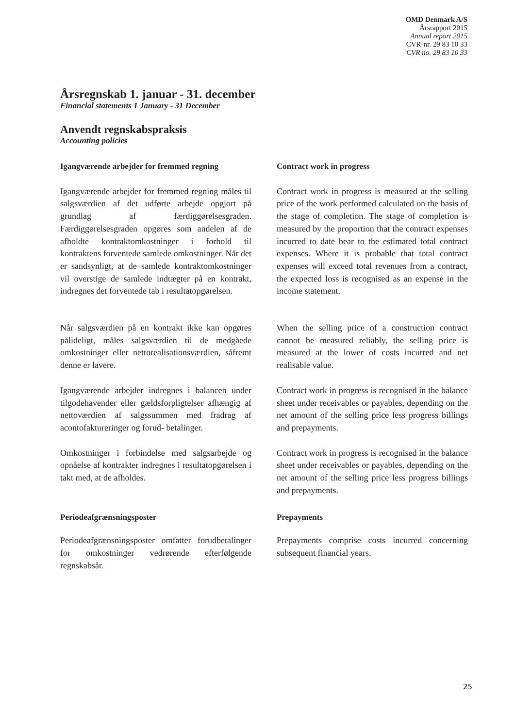OMD Denmark A/S
Årsrapport 2015
Annual report 2015
CVR-nr. 29 83 10 33
CVR no. 29 83 10 33
Årsregnskab 1. januar - 31. december
Financial statements 1 January - 31 December
Anvendt regnskabspraksis
Accounting policies
Igangværende arbejder for fremmed regning
Contract work in progress
Igangværende arbejder for fremmed regning måles til salgsværdien af det udførte arbejde opgjort på grundlag af færdiggørelsesgraden. Færdiggørelsesgraden opgøres som andelen af de afholdte kontraktomkostninger i forhold til kontraktens forventede samlede omkostninger. Når det er sandsynligt, at de samlede kontraktomkostninger vil overstige de samlede indtægter på en kontrakt, indregnes det forventede tab i resultatopgørelsen.
Contract work in progress is measured at the selling price of the work performed calculated on the basis of the stage of completion. The stage of completion is measured by the proportion that the contract expenses incurred to date bear to the estimated total contract expenses. Where it is probable that total contract expenses will exceed total revenues from a contract, the expected loss is recognised as an expense in the income statement.
Når salgsværdien på en kontrakt ikke kan opgøres pålideligt, måles salgsværdien til de medgåede omkostninger eller nettorealisationsværdien, såfremt denne er lavere.
When the selling price of a construction contract cannot be measured reliably, the selling price is measured at the lower of costs incurred and net realisable value.
Igangværende arbejder indregnes i balancen under tilgodehavender eller gældsforpligtelser afhængig af nettoværdien af salgssummen med fradrag af acontofaktureringer og forud- betalinger.
Contract work in progress is recognised in the balance sheet under receivables or payables, depending on the net amount of the selling price less progress billings and prepayments.
Omkostninger i forbindelse med salgsarbejde og opnåelse af kontrakter indregnes i resultatopgørelsen i takt med, at de afholdes.
Contract work in progress is recognised in the balance sheet under receivables or payables, depending on the net amount of the selling price less progress billings and prepayments.
Periodeafgrænsningsposter Prepayments
Periodeafgrænsningsposter omfatter forudbetalinger for omkostninger vedrørende efterfølgende regnskabsår.
Prepayments comprise costs incurred concerning subsequent financial years.
25